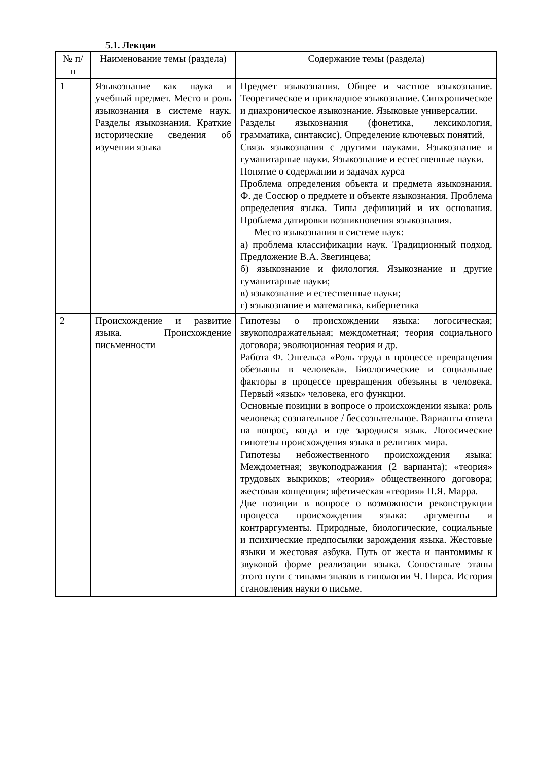5.1. Лекции
| № п/ п | Наименование темы (раздела) | Содержание темы (раздела) |
| --- | --- | --- |
| 1 | Языкознание как наука и учебный предмет. Место и роль языкознания в системе наук. Разделы языкознания. Краткие исторические сведения об изучении языка | Предмет языкознания. Общее и частное языкознание. Теоретическое и прикладное языкознание. Синхроническое и диахроническое языкознание. Языковые универсалии. Разделы языкознания (фонетика, лексикология, грамматика, синтаксис). Определение ключевых понятий. Связь языкознания с другими науками. Языкознание и гуманитарные науки. Языкознание и естественные науки. Понятие о содержании и задачах курса Проблема определения объекта и предмета языкознания. Ф. де Соссюр о предмете и объекте языкознания. Проблема определения языка. Типы дефиниций и их основания. Проблема датировки возникновения языкознания. Место языкознания в системе наук: а) проблема классификации наук. Традиционный подход. Предложение В.А. Звегинцева; б) языкознание и филология. Языкознание и другие гуманитарные науки; в) языкознание и естественные науки; г) языкознание и математика, кибернетика |
| 2 | Происхождение и развитие языка. Происхождение письменности | Гипотезы о происхождении языка: логосическая; звукоподражательная; междометная; теория социального договора; эволюционная теория и др. Работа Ф. Энгельса «Роль труда в процессе превращения обезьяны в человека». Биологические и социальные факторы в процессе превращения обезьяны в человека. Первый «язык» человека, его функции. Основные позиции в вопросе о происхождении языка: роль человека; сознательное / бессознательное. Варианты ответа на вопрос, когда и где зародился язык. Логосические гипотезы происхождения языка в религиях мира. Гипотезы небожественного происхождения языка: Междометная; звукоподражания (2 варианта); «теория» трудовых выкриков; «теория» общественного договора; жестовая концепция; яфетическая «теория» Н.Я. Марра. Две позиции в вопросе о возможности реконструкции процесса происхождения языка: аргументы и контраргументы. Природные, биологические, социальные и психические предпосылки зарождения языка. Жестовые языки и жестовая азбука. Путь от жеста и пантомимы к звуковой форме реализации языка. Сопоставьте этапы этого пути с типами знаков в типологии Ч. Пирса. История становления науки о письме. |